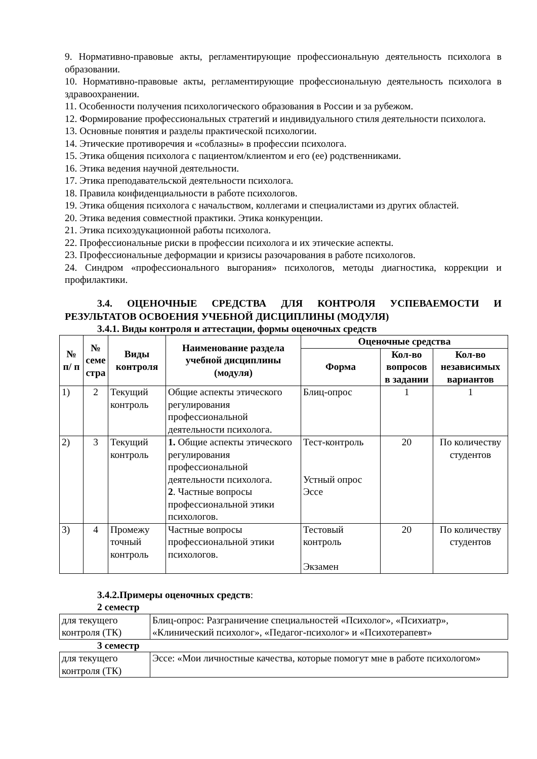9. Нормативно-правовые акты, регламентирующие профессиональную деятельность психолога в образовании.
10. Нормативно-правовые акты, регламентирующие профессиональную деятельность психолога в здравоохранении.
11. Особенности получения психологического образования в России и за рубежом.
12. Формирование профессиональных стратегий и индивидуального стиля деятельности психолога.
13. Основные понятия и разделы практической психологии.
14. Этические противоречия и «соблазны» в профессии психолога.
15. Этика общения психолога с пациентом/клиентом и его (ее) родственниками.
16. Этика ведения научной деятельности.
17. Этика преподавательской деятельности психолога.
18. Правила конфиденциальности в работе психологов.
19. Этика общения психолога с начальством, коллегами и специалистами из других областей.
20. Этика ведения совместной практики. Этика конкуренции.
21. Этика психоэдукационной работы психолога.
22. Профессиональные риски в профессии психолога и их этические аспекты.
23. Профессиональные деформации и кризисы разочарования в работе психологов.
24. Синдром «профессионального выгорания» психологов, методы диагностика, коррекции и профилактики.
3.4. ОЦЕНОЧНЫЕ СРЕДСТВА ДЛЯ КОНТРОЛЯ УСПЕВАЕМОСТИ И РЕЗУЛЬТАТОВ ОСВОЕНИЯ УЧЕБНОЙ ДИСЦИПЛИНЫ (МОДУЛЯ)
3.4.1. Виды контроля и аттестации, формы оценочных средств
| № п/ п | № семе стра | Виды контроля | Наименование раздела учебной дисциплины (модуля) | Оценочные средства | | |
| --- | --- | --- | --- | --- | --- | --- |
| | | | | Форма | Кол-во вопросов в задании | Кол-во независимых вариантов |
| 1) | 2 | Текущий контроль | Общие аспекты этического регулирования профессиональной деятельности психолога. | Блиц-опрос | 1 | 1 |
| 2) | 3 | Текущий контроль | 1. Общие аспекты этического регулирования профессиональной деятельности психолога. 2 . Частные вопросы профессиональной этики психологов. | Тест-контроль Устный опрос Эссе | 20 | По количеству студентов |
| 3) | 4 | Промежу точный контроль | Частные вопросы профессиональной этики психологов. | Тестовый контроль Экзамен | 20 | По количеству студентов |
3.4.2.Примеры оценочных средств:
2 семестр
| для текущего контроля (ТК) | Блиц-опрос: Разграничение специальностей «Психолог», «Психиатр», «Клинический психолог», «Педагог-психолог» и «Психотерапевт» |
3 семестр
| для текущего контроля (ТК) | Эссе: «Мои личностные качества, которые помогут мне в работе психологом» |